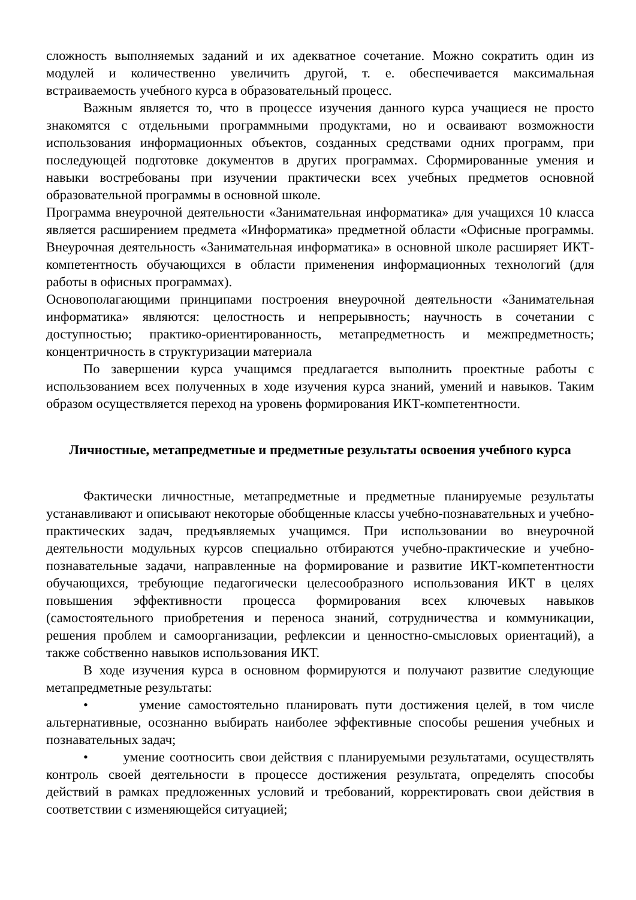сложность выполняемых заданий и их адекватное сочетание. Можно сократить один из модулей и количественно увеличить другой, т. е. обеспечивается максимальная встраиваемость учебного курса в образовательный процесс.
Важным является то, что в процессе изучения данного курса учащиеся не просто знакомятся с отдельными программными продуктами, но и осваивают возможности использования информационных объектов, созданных средствами одних программ, при последующей подготовке документов в других программах. Сформированные умения и навыки востребованы при изучении практически всех учебных предметов основной образовательной программы в основной школе.
Программа внеурочной деятельности «Занимательная информатика» для учащихся 10 класса является расширением предмета «Информатика» предметной области «Офисные программы. Внеурочная деятельность «Занимательная информатика» в основной школе расширяет ИКТ-компетентность обучающихся в области применения информационных технологий (для работы в офисных программах).
Основополагающими принципами построения внеурочной деятельности «Занимательная информатика» являются: целостность и непрерывность; научность в сочетании с доступностью; практико-ориентированность, метапредметность и межпредметность; концентричность в структуризации материала
По завершении курса учащимся предлагается выполнить проектные работы с использованием всех полученных в ходе изучения курса знаний, умений и навыков. Таким образом осуществляется переход на уровень формирования ИКТ-компетентности.
Личностные, метапредметные и предметные результаты освоения учебного курса
Фактически личностные, метапредметные и предметные планируемые результаты устанавливают и описывают некоторые обобщенные классы учебно-познавательных и учебно-практических задач, предъявляемых учащимся. При использовании во внеурочной деятельности модульных курсов специально отбираются учебно-практические и учебно-познавательные задачи, направленные на формирование и развитие ИКТ-компетентности обучающихся, требующие педагогически целесообразного использования ИКТ в целях повышения эффективности процесса формирования всех ключевых навыков (самостоятельного приобретения и переноса знаний, сотрудничества и коммуникации, решения проблем и самоорганизации, рефлексии и ценностно-смысловых ориентаций), а также собственно навыков использования ИКТ.
В ходе изучения курса в основном формируются и получают развитие следующие метапредметные результаты:
• умение самостоятельно планировать пути достижения целей, в том числе альтернативные, осознанно выбирать наиболее эффективные способы решения учебных и познавательных задач;
• умение соотносить свои действия с планируемыми результатами, осуществлять контроль своей деятельности в процессе достижения результата, определять способы действий в рамках предложенных условий и требований, корректировать свои действия в соответствии с изменяющейся ситуацией;